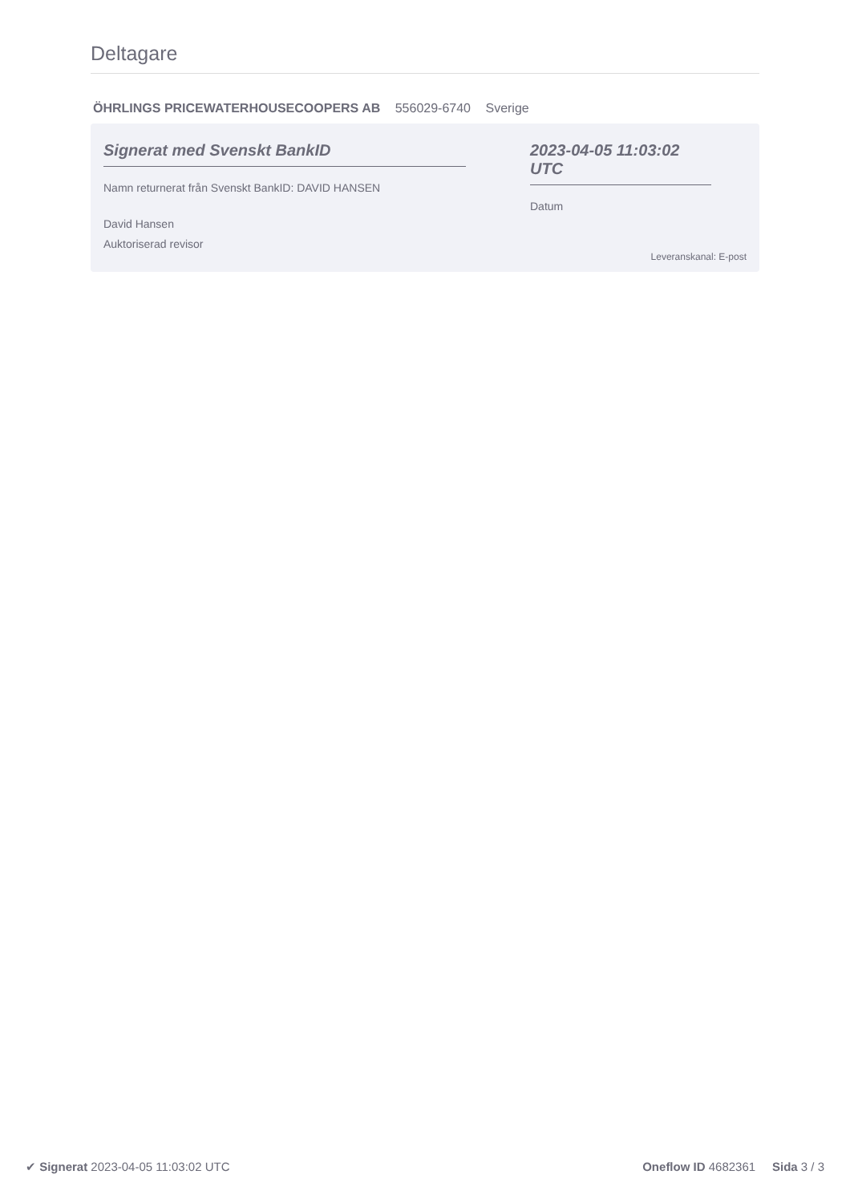Deltagare
ÖHRLINGS PRICEWATERHOUSECOOPERS AB 556029-6740 Sverige
Signerat med Svenskt BankID
Namn returnerat från Svenskt BankID: DAVID HANSEN
David Hansen
Auktoriserad revisor
2023-04-05 11:03:02 UTC
Datum
Leveranskanal: E-post
✔ Signerat 2023-04-05 11:03:02 UTC
Oneflow ID 4682361 Sida 3 / 3